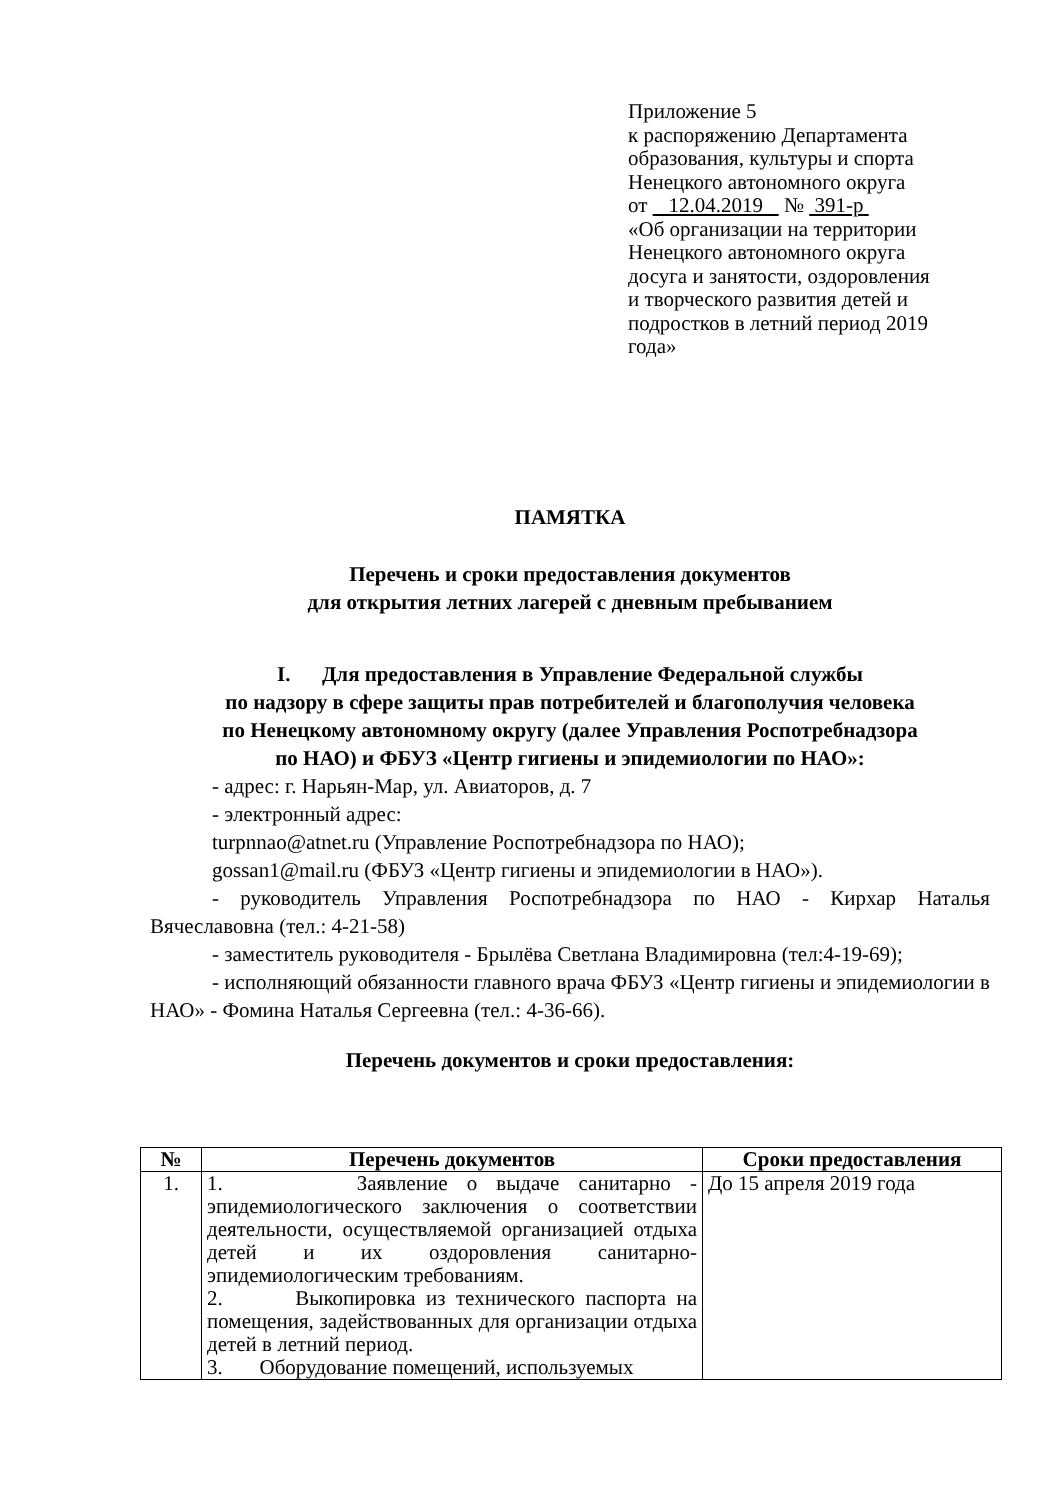Приложение 5
к распоряжению Департамента
образования, культуры и спорта
Ненецкого автономного округа
от 12.04.2019 № 391-р
«Об организации на территории
Ненецкого автономного округа
досуга и занятости, оздоровления
и творческого развития детей и
подростков в летний период 2019
года»
ПАМЯТКА
Перечень и сроки предоставления документов
для открытия летних лагерей с дневным пребыванием
I. Для предоставления в Управление Федеральной службы
по надзору в сфере защиты прав потребителей и благополучия человека
по Ненецкому автономному округу (далее Управления Роспотребнадзора
по НАО) и ФБУЗ «Центр гигиены и эпидемиологии по НАО»:
- адрес: г. Нарьян-Мар, ул. Авиаторов, д. 7
- электронный адрес:
turpnnao@atnet.ru (Управление Роспотребнадзора по НАО);
gossan1@mail.ru (ФБУЗ «Центр гигиены и эпидемиологии в НАО»).
- руководитель Управления Роспотребнадзора по НАО - Кирхар Наталья Вячеславовна (тел.: 4-21-58)
- заместитель руководителя - Брылёва Светлана Владимировна (тел:4-19-69);
- исполняющий обязанности главного врача ФБУЗ «Центр гигиены и эпидемиологии в НАО» - Фомина Наталья Сергеевна (тел.: 4-36-66).
Перечень документов и сроки предоставления:
| № | Перечень документов | Сроки предоставления |
| --- | --- | --- |
| 1. | 1. Заявление о выдаче санитарно - эпидемиологического заключения о соответствии деятельности, осуществляемой организацией отдыха детей и их оздоровления санитарно-эпидемиологическим требованиям. 2. Выкопировка из технического паспорта на помещения, задействованных для организации отдыха детей в летний период. 3. Оборудование помещений, используемых | До 15 апреля 2019 года |